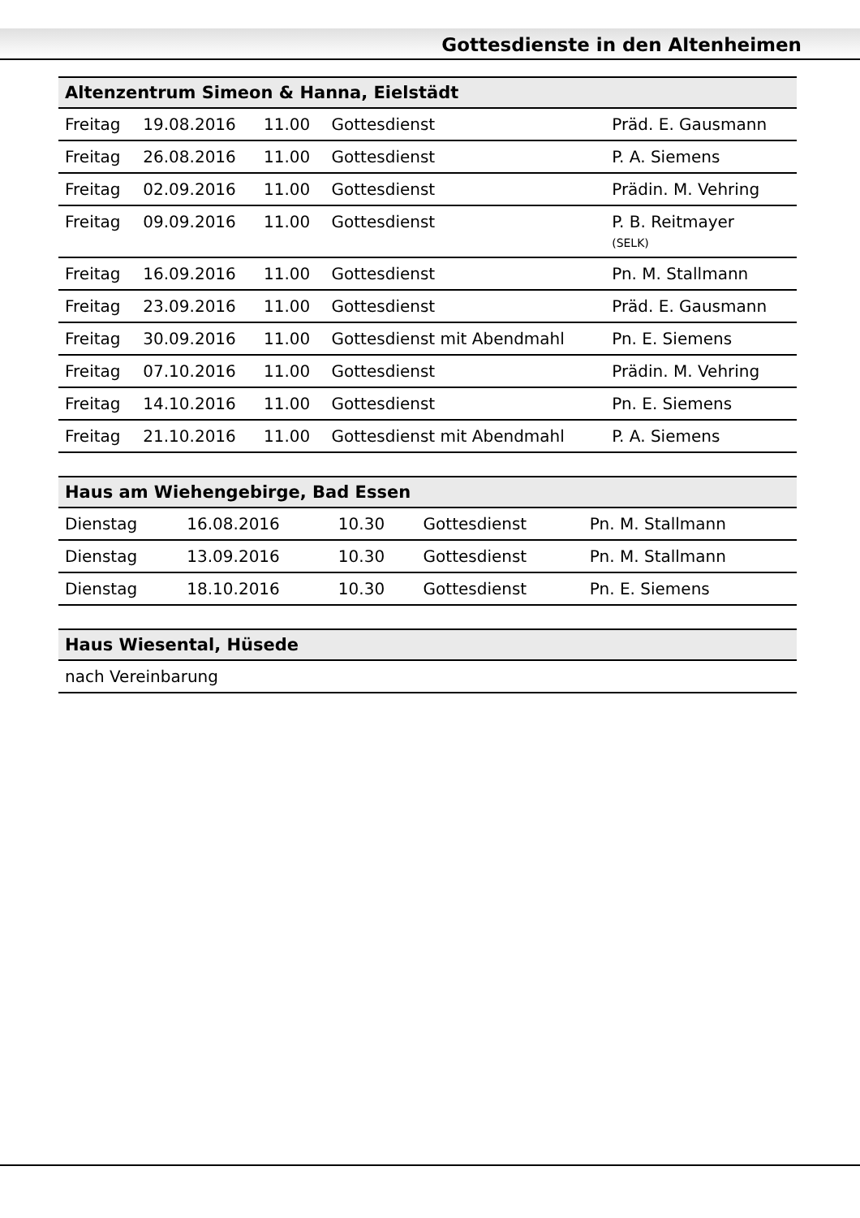Gottesdienste in den Altenheimen
| Altenzentrum Simeon & Hanna, Eielstädt | | | | |
| --- | --- | --- | --- | --- |
| Freitag | 19.08.2016 | 11.00 | Gottesdienst | Präd. E. Gausmann |
| Freitag | 26.08.2016 | 11.00 | Gottesdienst | P. A. Siemens |
| Freitag | 02.09.2016 | 11.00 | Gottesdienst | Prädin. M. Vehring |
| Freitag | 09.09.2016 | 11.00 | Gottesdienst | P. B. Reitmayer (SELK) |
| Freitag | 16.09.2016 | 11.00 | Gottesdienst | Pn. M. Stallmann |
| Freitag | 23.09.2016 | 11.00 | Gottesdienst | Präd. E. Gausmann |
| Freitag | 30.09.2016 | 11.00 | Gottesdienst mit Abendmahl | Pn. E. Siemens |
| Freitag | 07.10.2016 | 11.00 | Gottesdienst | Prädin. M. Vehring |
| Freitag | 14.10.2016 | 11.00 | Gottesdienst | Pn. E. Siemens |
| Freitag | 21.10.2016 | 11.00 | Gottesdienst mit Abendmahl | P. A. Siemens |
| Haus am Wiehengebirge, Bad Essen | | | | |
| --- | --- | --- | --- | --- |
| Dienstag | 16.08.2016 | 10.30 | Gottesdienst | Pn. M. Stallmann |
| Dienstag | 13.09.2016 | 10.30 | Gottesdienst | Pn. M. Stallmann |
| Dienstag | 18.10.2016 | 10.30 | Gottesdienst | Pn. E. Siemens |
| Haus Wiesental, Hüsede |
| --- |
| nach Vereinbarung |